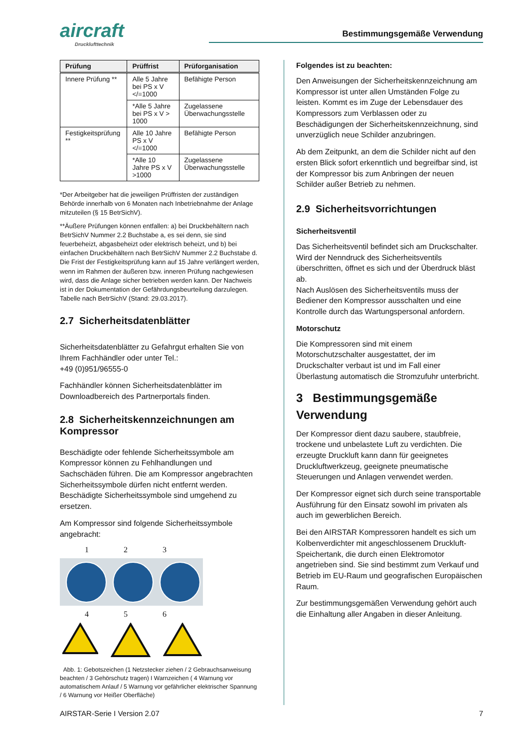aircraft
Drucklufttechnik
Bestimmungsgemäße Verwendung
| Prüfung | Prüffrist | Prüforganisation |
| --- | --- | --- |
| Innere Prüfung ** | Alle 5 Jahre bei PS x V </=1000 | Befähigte Person |
| | *Alle 5 Jahre bei PS x V > 1000 | Zugelassene Überwachungsstelle |
| Festigkeitsprüfung ** | Alle 10 Jahre PS x V </=1000 | Befähigte Person |
| | *Alle 10 Jahre PS x V >1000 | Zugelassene Überwachungsstelle |
*Der Arbeitgeber hat die jeweiligen Prüffristen der zuständigen Behörde innerhalb von 6 Monaten nach Inbetriebnahme der Anlage mitzuteilen (§ 15 BetrSichV).
**Äußere Prüfungen können entfallen: a) bei Druckbehältern nach BetrSichV Nummer 2.2 Buchstabe a, es sei denn, sie sind feuerbeheizt, abgasbeheizt oder elektrisch beheizt, und b) bei einfachen Druckbehältern nach BetrSichV Nummer 2.2 Buchstabe d. Die Frist der Festigkeitsprüfung kann auf 15 Jahre verlängert werden, wenn im Rahmen der äußeren bzw. inneren Prüfung nachgewiesen wird, dass die Anlage sicher betrieben werden kann. Der Nachweis ist in der Dokumentation der Gefährdungsbeurteilung darzulegen. Tabelle nach BetrSichV (Stand: 29.03.2017).
2.7 Sicherheitsdatenblätter
Sicherheitsdatenblätter zu Gefahrgut erhalten Sie von Ihrem Fachhändler oder unter Tel.:
+49 (0)951/96555-0
Fachhändler können Sicherheitsdatenblätter im Downloadbereich des Partnerportals finden.
2.8 Sicherheitskennzeichnungen am Kompressor
Beschädigte oder fehlende Sicherheitssymbole am Kompressor können zu Fehlhandlungen und Sachschäden führen. Die am Kompressor angebrachten Sicherheitssymbole dürfen nicht entfernt werden. Beschädigte Sicherheitssymbole sind umgehend zu ersetzen.
Am Kompressor sind folgende Sicherheitssymbole angebracht:
1 2 3
4 5 6
Abb. 1: Gebotszeichen (1 Netzstecker ziehen / 2 Gebrauchsanweisung beachten / 3 Gehörschutz tragen) I Warnzeichen ( 4 Warnung vor automatischem Anlauf / 5 Warnung vor gefährlicher elektrischer Spannung / 6 Warnung vor Heißer Oberfläche)
Folgendes ist zu beachten:
Den Anweisungen der Sicherheitskennzeichnung am Kompressor ist unter allen Umständen Folge zu leisten. Kommt es im Zuge der Lebensdauer des Kompressors zum Verblassen oder zu Beschädigungen der Sicherheitskennzeichnung, sind unverzüglich neue Schilder anzubringen.
Ab dem Zeitpunkt, an dem die Schilder nicht auf den ersten Blick sofort erkenntlich und begreifbar sind, ist der Kompressor bis zum Anbringen der neuen Schilder außer Betrieb zu nehmen.
2.9 Sicherheitsvorrichtungen
Sicherheitsventil
Das Sicherheitsventil befindet sich am Druckschalter. Wird der Nenndruck des Sicherheitsventils überschritten, öffnet es sich und der Überdruck bläst ab.
Nach Auslösen des Sicherheitsventils muss der Bediener den Kompressor ausschalten und eine Kontrolle durch das Wartungspersonal anfordern.
Motorschutz
Die Kompressoren sind mit einem Motorschutzschalter ausgestattet, der im Druckschalter verbaut ist und im Fall einer Überlastung automatisch die Stromzufuhr unterbricht.
3 Bestimmungsgemäße Verwendung
Der Kompressor dient dazu saubere, staubfreie, trockene und unbelastete Luft zu verdichten. Die erzeugte Druckluft kann dann für geeignetes Druckluftwerkzeug, geeignete pneumatische Steuerungen und Anlagen verwendet werden.
Der Kompressor eignet sich durch seine transportable Ausführung für den Einsatz sowohl im privaten als auch im gewerblichen Bereich.
Bei den AIRSTAR Kompressoren handelt es sich um Kolbenverdichter mit angeschlossenem Druckluft-Speichertank, die durch einen Elektromotor angetrieben sind. Sie sind bestimmt zum Verkauf und Betrieb im EU-Raum und geografischen Europäischen Raum.
Zur bestimmungsgemäßen Verwendung gehört auch die Einhaltung aller Angaben in dieser Anleitung.
AIRSTAR-Serie I Version 2.07 7